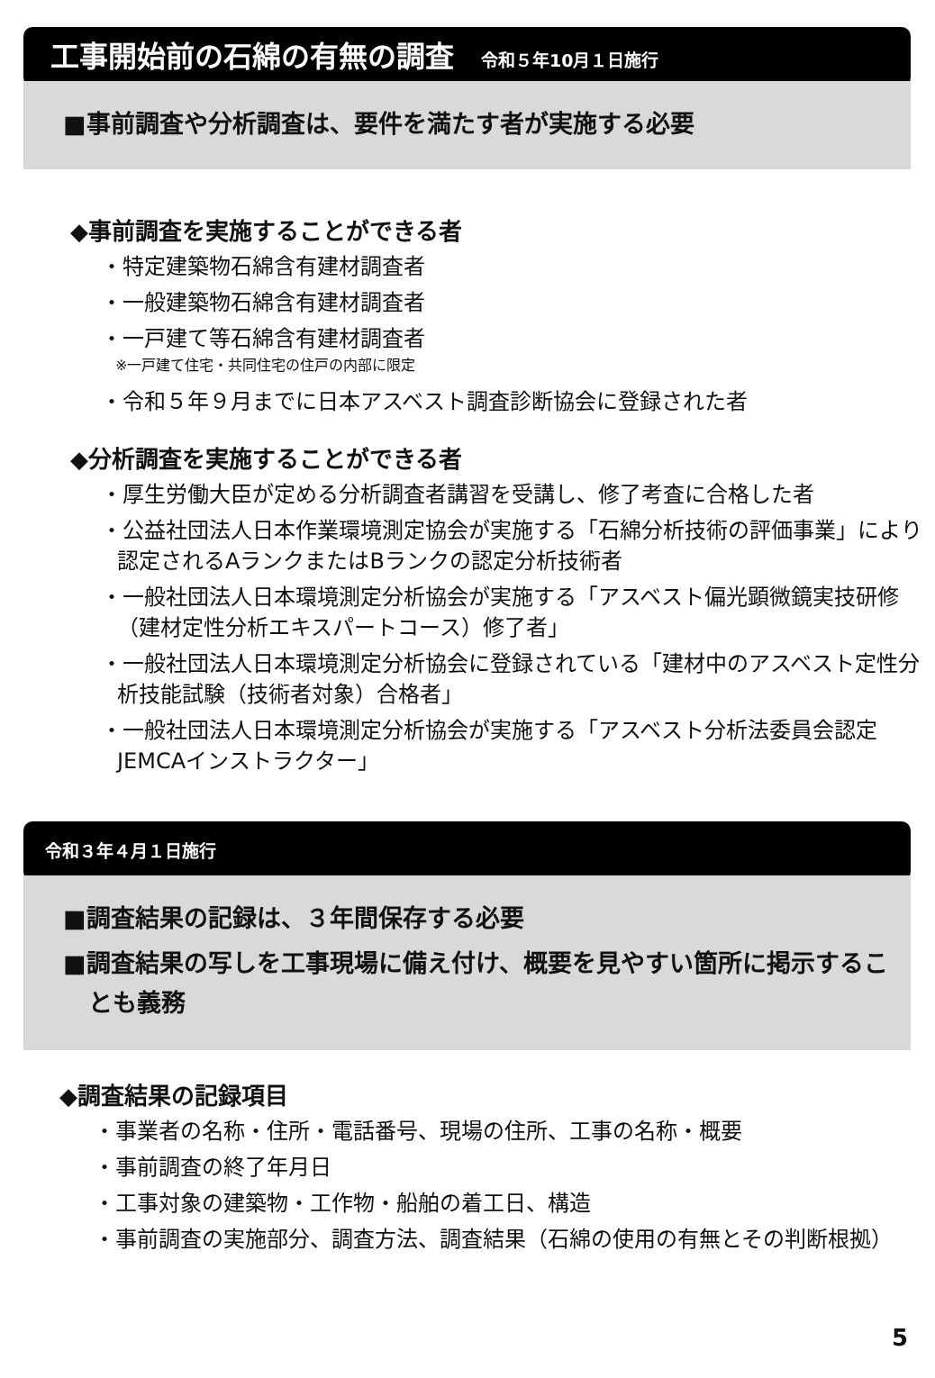工事開始前の石綿の有無の調査 令和５年10月１日施行
■事前調査や分析調査は、要件を満たす者が実施する必要
◆事前調査を実施することができる者
・特定建築物石綿含有建材調査者
・一般建築物石綿含有建材調査者
・一戸建て等石綿含有建材調査者
※一戸建て住宅・共同住宅の住戸の内部に限定
・令和５年９月までに日本アスベスト調査診断協会に登録された者
◆分析調査を実施することができる者
・厚生労働大臣が定める分析調査者講習を受講し、修了考査に合格した者
・公益社団法人日本作業環境測定協会が実施する「石綿分析技術の評価事業」により認定されるAランクまたはBランクの認定分析技術者
・一般社団法人日本環境測定分析協会が実施する「アスベスト偏光顕微鏡実技研修（建材定性分析エキスパートコース）修了者」
・一般社団法人日本環境測定分析協会に登録されている「建材中のアスベスト定性分析技能試験（技術者対象）合格者」
・一般社団法人日本環境測定分析協会が実施する「アスベスト分析法委員会認定JEMCAインストラクター」
令和３年４月１日施行
■調査結果の記録は、３年間保存する必要
■調査結果の写しを工事現場に備え付け、概要を見やすい箇所に掲示することも義務
◆調査結果の記録項目
・事業者の名称・住所・電話番号、現場の住所、工事の名称・概要
・事前調査の終了年月日
・工事対象の建築物・工作物・船舶の着工日、構造
・事前調査の実施部分、調査方法、調査結果（石綿の使用の有無とその判断根拠）
5